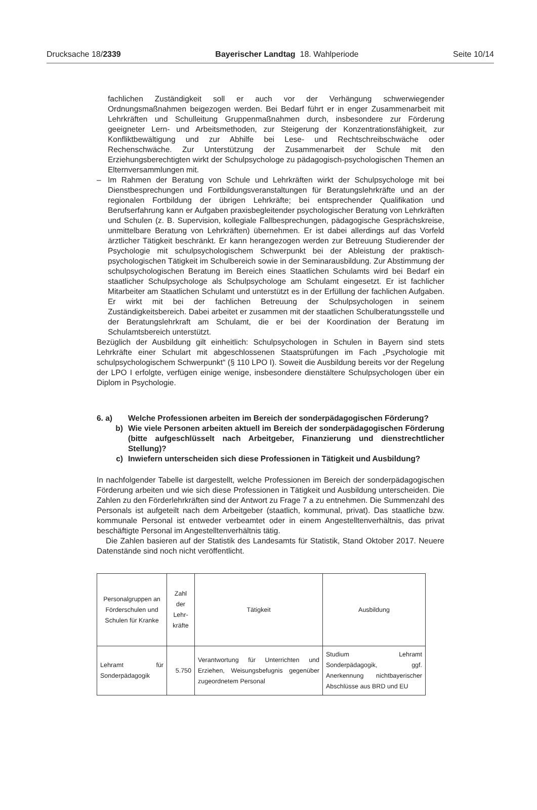Drucksache 18/2339 Bayerischer Landtag 18. Wahlperiode Seite 10/14
fachlichen Zuständigkeit soll er auch vor der Verhängung schwerwiegender Ordnungsmaßnahmen beigezogen werden. Bei Bedarf führt er in enger Zusammenarbeit mit Lehrkräften und Schulleitung Gruppenmaßnahmen durch, insbesondere zur Förderung geeigneter Lern- und Arbeitsmethoden, zur Steigerung der Konzentrationsfähigkeit, zur Konfliktbewältigung und zur Abhilfe bei Lese- und Rechtschreibschwäche oder Rechenschwäche. Zur Unterstützung der Zusammenarbeit der Schule mit den Erziehungsberechtigten wirkt der Schulpsychologe zu pädagogisch-psychologischen Themen an Elternversammlungen mit.
– Im Rahmen der Beratung von Schule und Lehrkräften wirkt der Schulpsychologe mit bei Dienstbesprechungen und Fortbildungsveranstaltungen für Beratungslehrkräfte und an der regionalen Fortbildung der übrigen Lehrkräfte; bei entsprechender Qualifikation und Berufserfahrung kann er Aufgaben praxisbegleitender psychologischer Beratung von Lehrkräften und Schulen (z. B. Supervision, kollegiale Fallbesprechungen, pädagogische Gesprächskreise, unmittelbare Beratung von Lehrkräften) übernehmen. Er ist dabei allerdings auf das Vorfeld ärztlicher Tätigkeit beschränkt. Er kann herangezogen werden zur Betreuung Studierender der Psychologie mit schulpsychologischem Schwerpunkt bei der Ableistung der praktisch-psychologischen Tätigkeit im Schulbereich sowie in der Seminarausbildung. Zur Abstimmung der schulpsychologischen Beratung im Bereich eines Staatlichen Schulamts wird bei Bedarf ein staatlicher Schulpsychologe als Schulpsychologe am Schulamt eingesetzt. Er ist fachlicher Mitarbeiter am Staatlichen Schulamt und unterstützt es in der Erfüllung der fachlichen Aufgaben. Er wirkt mit bei der fachlichen Betreuung der Schulpsychologen in seinem Zuständigkeitsbereich. Dabei arbeitet er zusammen mit der staatlichen Schulberatungsstelle und der Beratungslehrkraft am Schulamt, die er bei der Koordination der Beratung im Schulamtsbereich unterstützt.
Bezüglich der Ausbildung gilt einheitlich: Schulpsychologen in Schulen in Bayern sind stets Lehrkräfte einer Schulart mit abgeschlossenen Staatsprüfungen im Fach „Psychologie mit schulpsychologischem Schwerpunkt“ (§ 110 LPO I). Soweit die Ausbildung bereits vor der Regelung der LPO I erfolgte, verfügen einige wenige, insbesondere dienstältere Schulpsychologen über ein Diplom in Psychologie.
6. a) Welche Professionen arbeiten im Bereich der sonderpädagogischen Förderung?
b) Wie viele Personen arbeiten aktuell im Bereich der sonderpädagogischen Förderung (bitte aufgeschlüsselt nach Arbeitgeber, Finanzierung und dienstrechtlicher Stellung)?
c) Inwiefern unterscheiden sich diese Professionen in Tätigkeit und Ausbildung?
In nachfolgender Tabelle ist dargestellt, welche Professionen im Bereich der sonderpädagogischen Förderung arbeiten und wie sich diese Professionen in Tätigkeit und Ausbildung unterscheiden. Die Zahlen zu den Förderlehrkräften sind der Antwort zu Frage 7 a zu entnehmen. Die Summenzahl des Personals ist aufgeteilt nach dem Arbeitgeber (staatlich, kommunal, privat). Das staatliche bzw. kommunale Personal ist entweder verbeamtet oder in einem Angestelltenverhältnis, das privat beschäftigte Personal im Angestelltenverhältnis tätig.
Die Zahlen basieren auf der Statistik des Landesamts für Statistik, Stand Oktober 2017. Neuere Datenstände sind noch nicht veröffentlicht.
| Personalgruppen an Förderschulen und Schulen für Kranke | Zahl der Lehr-kräfte | Tätigkeit | Ausbildung |
| --- | --- | --- | --- |
| Lehramt für Sonderpädagogik | 5.750 | Verantwortung für Unterrichten und Erziehen, Weisungsbefugnis gegenüber zugeordnetem Personal | Studium Lehramt Sonderpädagogik, ggf. Anerkennung nichtbayerischer Abschlüsse aus BRD und EU |